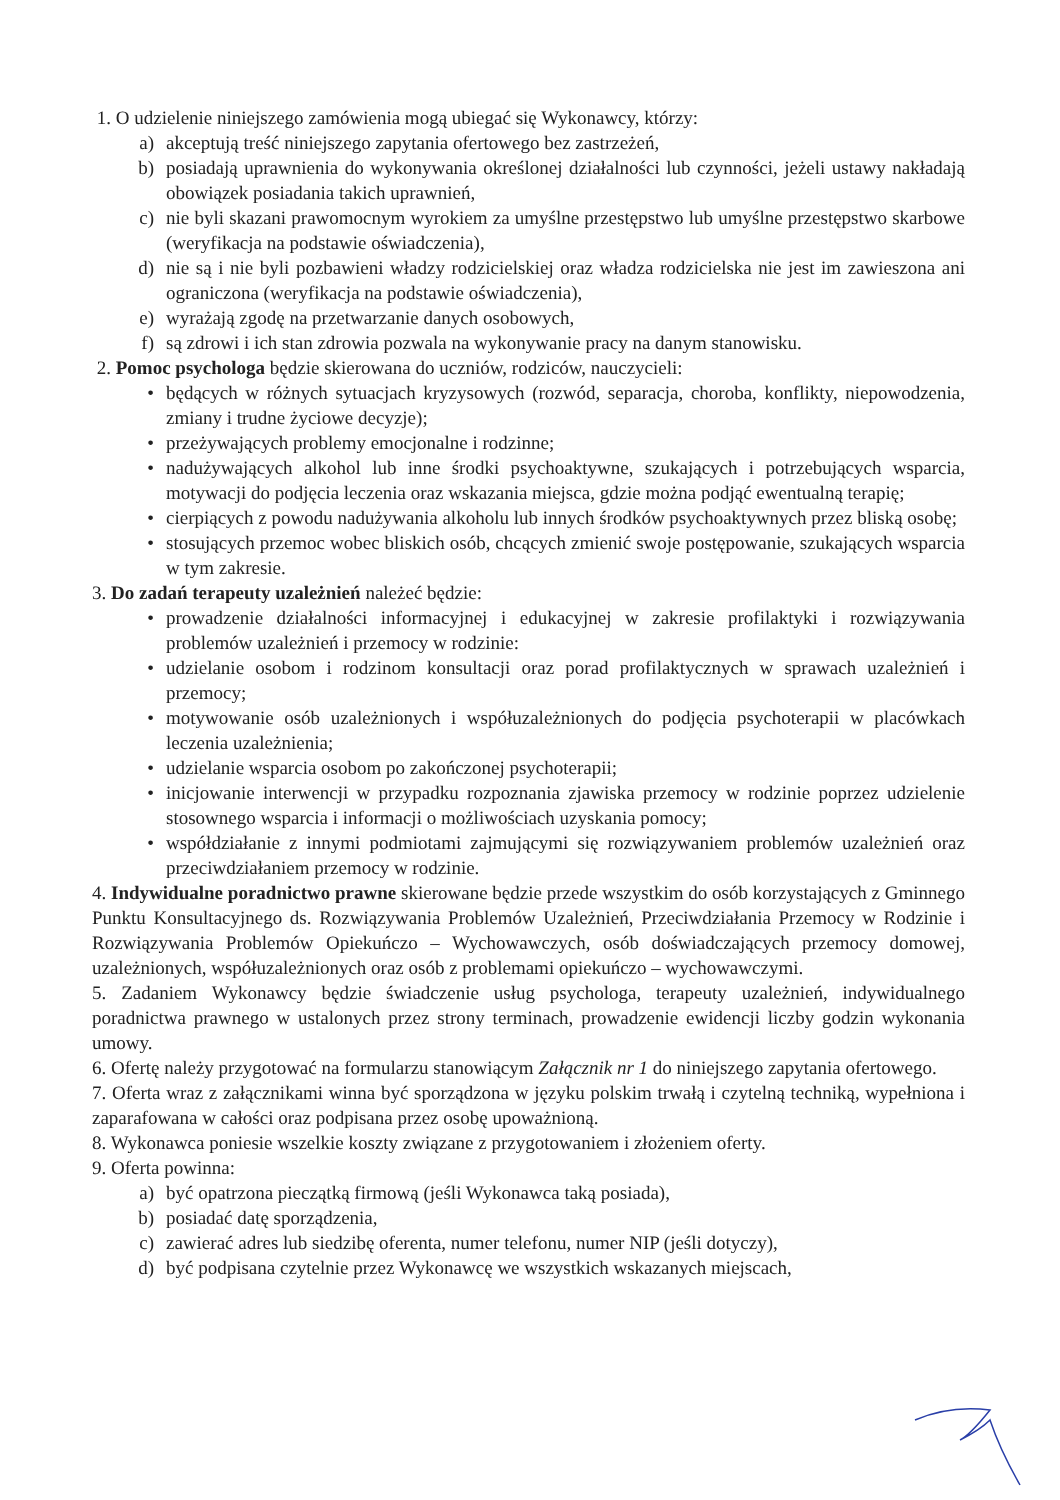1. O udzielenie niniejszego zamówienia mogą ubiegać się Wykonawcy, którzy:
a) akceptują treść niniejszego zapytania ofertowego bez zastrzeżeń,
b) posiadają uprawnienia do wykonywania określonej działalności lub czynności, jeżeli ustawy nakładają obowiązek posiadania takich uprawnień,
c) nie byli skazani prawomocnym wyrokiem za umyślne przestępstwo lub umyślne przestępstwo skarbowe (weryfikacja na podstawie oświadczenia),
d) nie są i nie byli pozbawieni władzy rodzicielskiej oraz władza rodzicielska nie jest im zawieszona ani ograniczona (weryfikacja na podstawie oświadczenia),
e) wyrażają zgodę na przetwarzanie danych osobowych,
f) są zdrowi i ich stan zdrowia pozwala na wykonywanie pracy na danym stanowisku.
2. Pomoc psychologa będzie skierowana do uczniów, rodziców, nauczycieli:
• będących w różnych sytuacjach kryzysowych (rozwód, separacja, choroba, konflikty, niepowodzenia, zmiany i trudne życiowe decyzje);
• przeżywających problemy emocjonalne i rodzinne;
• nadużywających alkohol lub inne środki psychoaktywne, szukających i potrzebujących wsparcia, motywacji do podjęcia leczenia oraz wskazania miejsca, gdzie można podjąć ewentualną terapię;
• cierpiących z powodu nadużywania alkoholu lub innych środków psychoaktywnych przez bliską osobę;
• stosujących przemoc wobec bliskich osób, chcących zmienić swoje postępowanie, szukających wsparcia w tym zakresie.
3. Do zadań terapeuty uzależnień należeć będzie:
• prowadzenie działalności informacyjnej i edukacyjnej w zakresie profilaktyki i rozwiązywania problemów uzależnień i przemocy w rodzinie:
• udzielanie osobom i rodzinom konsultacji oraz porad profilaktycznych w sprawach uzależnień i przemocy;
• motywowanie osób uzależnionych i współuzależnionych do podjęcia psychoterapii w placówkach leczenia uzależnienia;
• udzielanie wsparcia osobom po zakończonej psychoterapii;
• inicjowanie interwencji w przypadku rozpoznania zjawiska przemocy w rodzinie poprzez udzielenie stosownego wsparcia i informacji o możliwościach uzyskania pomocy;
• współdziałanie z innymi podmiotami zajmującymi się rozwiązywaniem problemów uzależnień oraz przeciwdziałaniem przemocy w rodzinie.
4. Indywidualne poradnictwo prawne skierowane będzie przede wszystkim do osób korzystających z Gminnego Punktu Konsultacyjnego ds. Rozwiązywania Problemów Uzależnień, Przeciwdziałania Przemocy w Rodzinie i Rozwiązywania Problemów Opiekuńczo – Wychowawczych, osób doświadczających przemocy domowej, uzależnionych, współuzależnionych oraz osób z problemami opiekuńczo – wychowawczymi.
5. Zadaniem Wykonawcy będzie świadczenie usług psychologa, terapeuty uzależnień, indywidualnego poradnictwa prawnego w ustalonych przez strony terminach, prowadzenie ewidencji liczby godzin wykonania umowy.
6. Ofertę należy przygotować na formularzu stanowiącym Załącznik nr 1 do niniejszego zapytania ofertowego.
7. Oferta wraz z załącznikami winna być sporządzona w języku polskim trwałą i czytelną techniką, wypełniona i zaparafowana w całości oraz podpisana przez osobę upoważnioną.
8. Wykonawca poniesie wszelkie koszty związane z przygotowaniem i złożeniem oferty.
9. Oferta powinna:
a) być opatrzona pieczątką firmową (jeśli Wykonawca taką posiada),
b) posiadać datę sporządzenia,
c) zawierać adres lub siedzibę oferenta, numer telefonu, numer NIP (jeśli dotyczy),
d) być podpisana czytelnie przez Wykonawcę we wszystkich wskazanych miejscach,